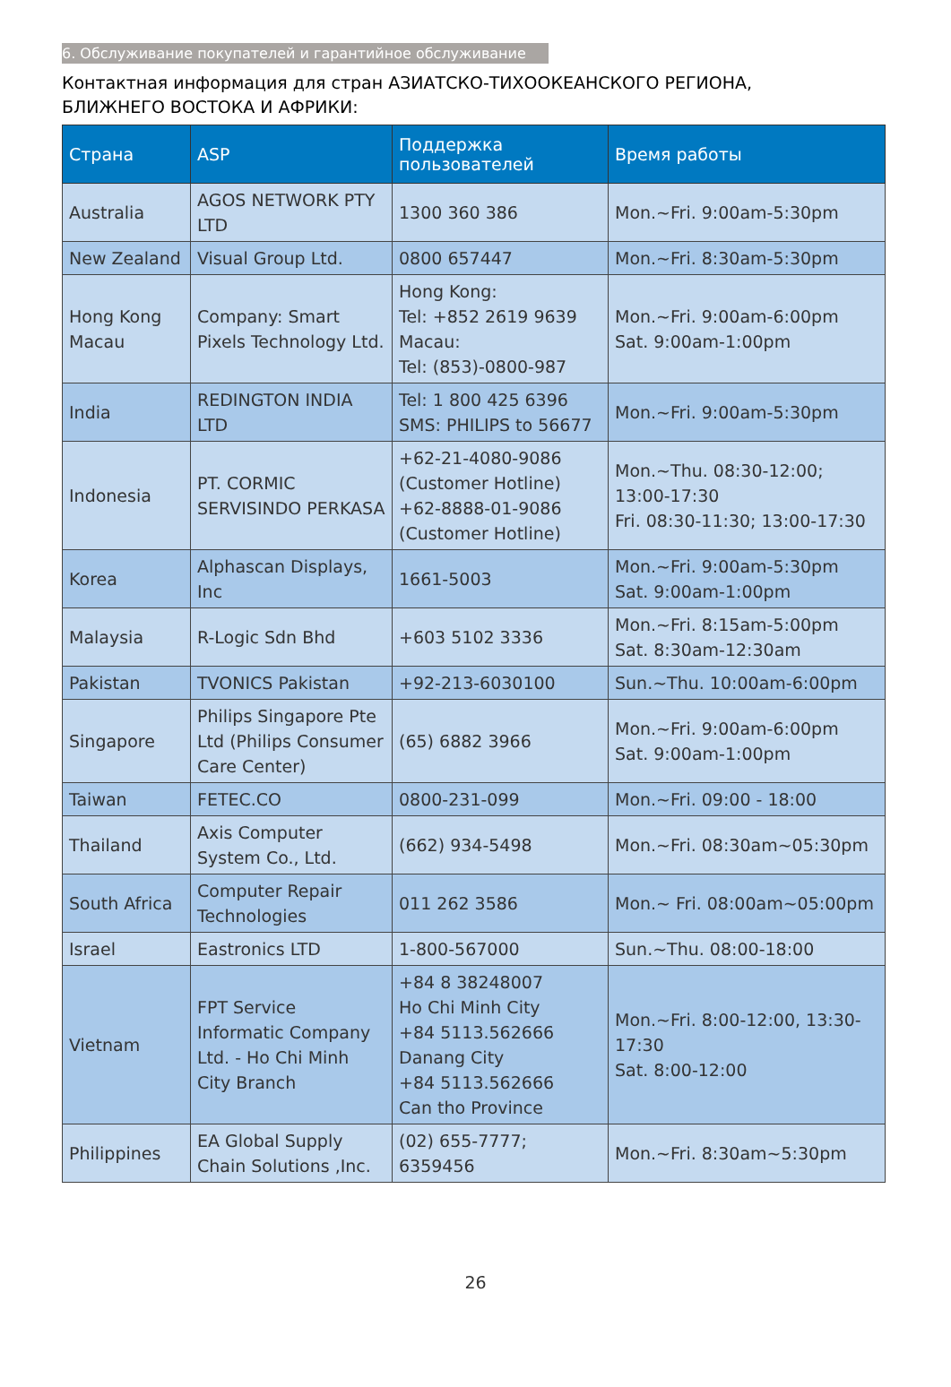6. Обслуживание покупателей и гарантийное обслуживание
Контактная информация для стран АЗИАТСКО-ТИХООКЕАНСКОГО РЕГИОНА,
БЛИЖНЕГО ВОСТОКА И АФРИКИ:
| Страна | ASP | Поддержка пользователей | Время работы |
| --- | --- | --- | --- |
| Australia | AGOS NETWORK PTY LTD | 1300 360 386 | Mon.~Fri. 9:00am-5:30pm |
| New Zealand | Visual Group Ltd. | 0800 657447 | Mon.~Fri. 8:30am-5:30pm |
| Hong Kong Macau | Company: Smart Pixels Technology Ltd. | Hong Kong: Tel: +852 2619 9639 Macau: Tel: (853)-0800-987 | Mon.~Fri. 9:00am-6:00pm Sat. 9:00am-1:00pm |
| India | REDINGTON INDIA LTD | Tel: 1 800 425 6396 SMS: PHILIPS to 56677 | Mon.~Fri. 9:00am-5:30pm |
| Indonesia | PT. CORMIC SERVISINDO PERKASA | +62-21-4080-9086 (Customer Hotline) +62-8888-01-9086 (Customer Hotline) | Mon.~Thu. 08:30-12:00; 13:00-17:30 Fri. 08:30-11:30; 13:00-17:30 |
| Korea | Alphascan Displays, Inc | 1661-5003 | Mon.~Fri. 9:00am-5:30pm Sat. 9:00am-1:00pm |
| Malaysia | R-Logic Sdn Bhd | +603 5102 3336 | Mon.~Fri. 8:15am-5:00pm Sat. 8:30am-12:30am |
| Pakistan | TVONICS Pakistan | +92-213-6030100 | Sun.~Thu. 10:00am-6:00pm |
| Singapore | Philips Singapore Pte Ltd (Philips Consumer Care Center) | (65) 6882 3966 | Mon.~Fri. 9:00am-6:00pm Sat. 9:00am-1:00pm |
| Taiwan | FETEC.CO | 0800-231-099 | Mon.~Fri. 09:00 - 18:00 |
| Thailand | Axis Computer System Co., Ltd. | (662) 934-5498 | Mon.~Fri. 08:30am~05:30pm |
| South Africa | Computer Repair Technologies | 011 262 3586 | Mon.~ Fri. 08:00am~05:00pm |
| Israel | Eastronics LTD | 1-800-567000 | Sun.~Thu. 08:00-18:00 |
| Vietnam | FPT Service Informatic Company Ltd. - Ho Chi Minh City Branch | +84 8 38248007 Ho Chi Minh City +84 5113.562666 Danang City +84 5113.562666 Can tho Province | Mon.~Fri. 8:00-12:00, 13:30-17:30 Sat. 8:00-12:00 |
| Philippines | EA Global Supply Chain Solutions ,Inc. | (02) 655-7777; 6359456 | Mon.~Fri. 8:30am~5:30pm |
26